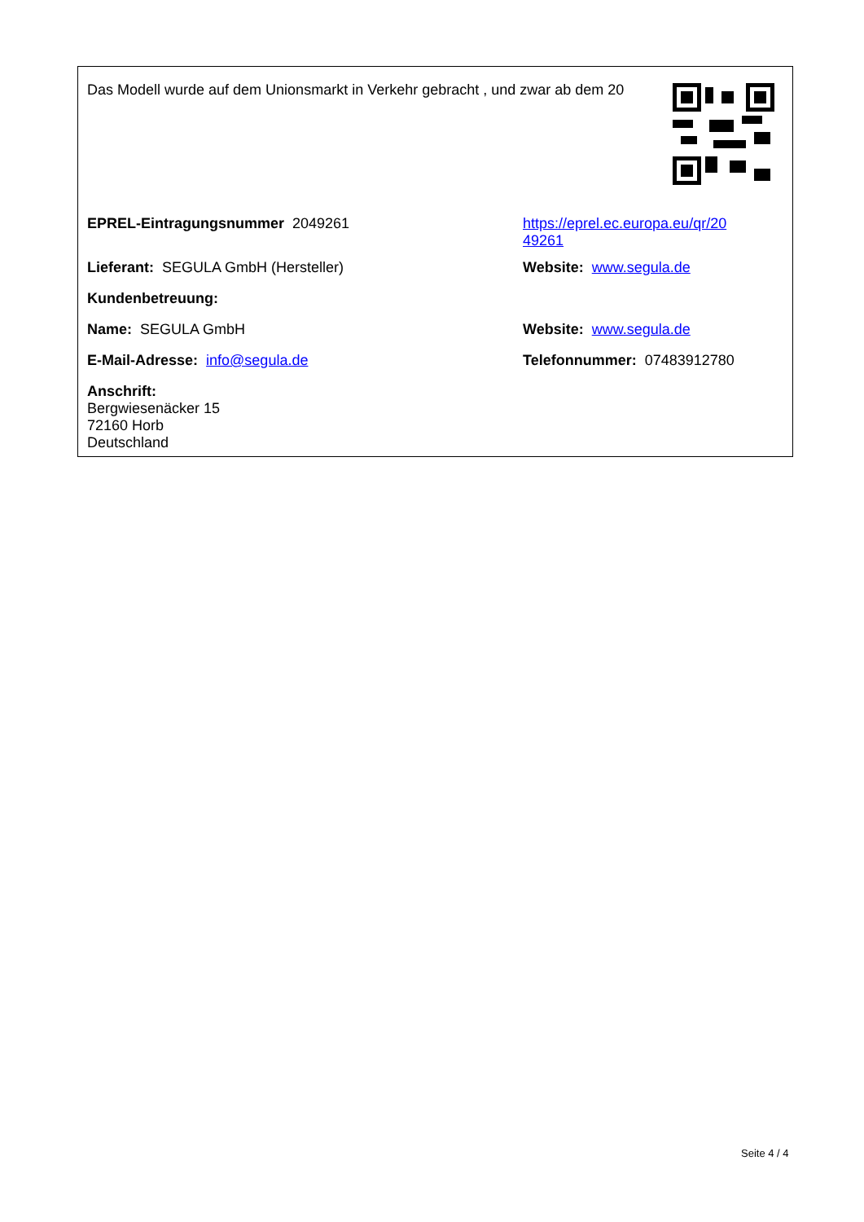Das Modell wurde auf dem Unionsmarkt in Verkehr gebracht , und zwar ab dem 20
| EPREL-Eintragungsnummer 2049261 | https://eprel.ec.europa.eu/qr/20 49261 |
| Lieferant: SEGULA GmbH (Hersteller) | Website: www.segula.de |
| Kundenbetreuung: | |
| Name: SEGULA GmbH | Website: www.segula.de |
| E-Mail-Adresse: info@segula.de | Telefonnummer: 07483912780 |
| Anschrift: Bergwiesenäcker 15 72160 Horb Deutschland | |
Seite 4 / 4